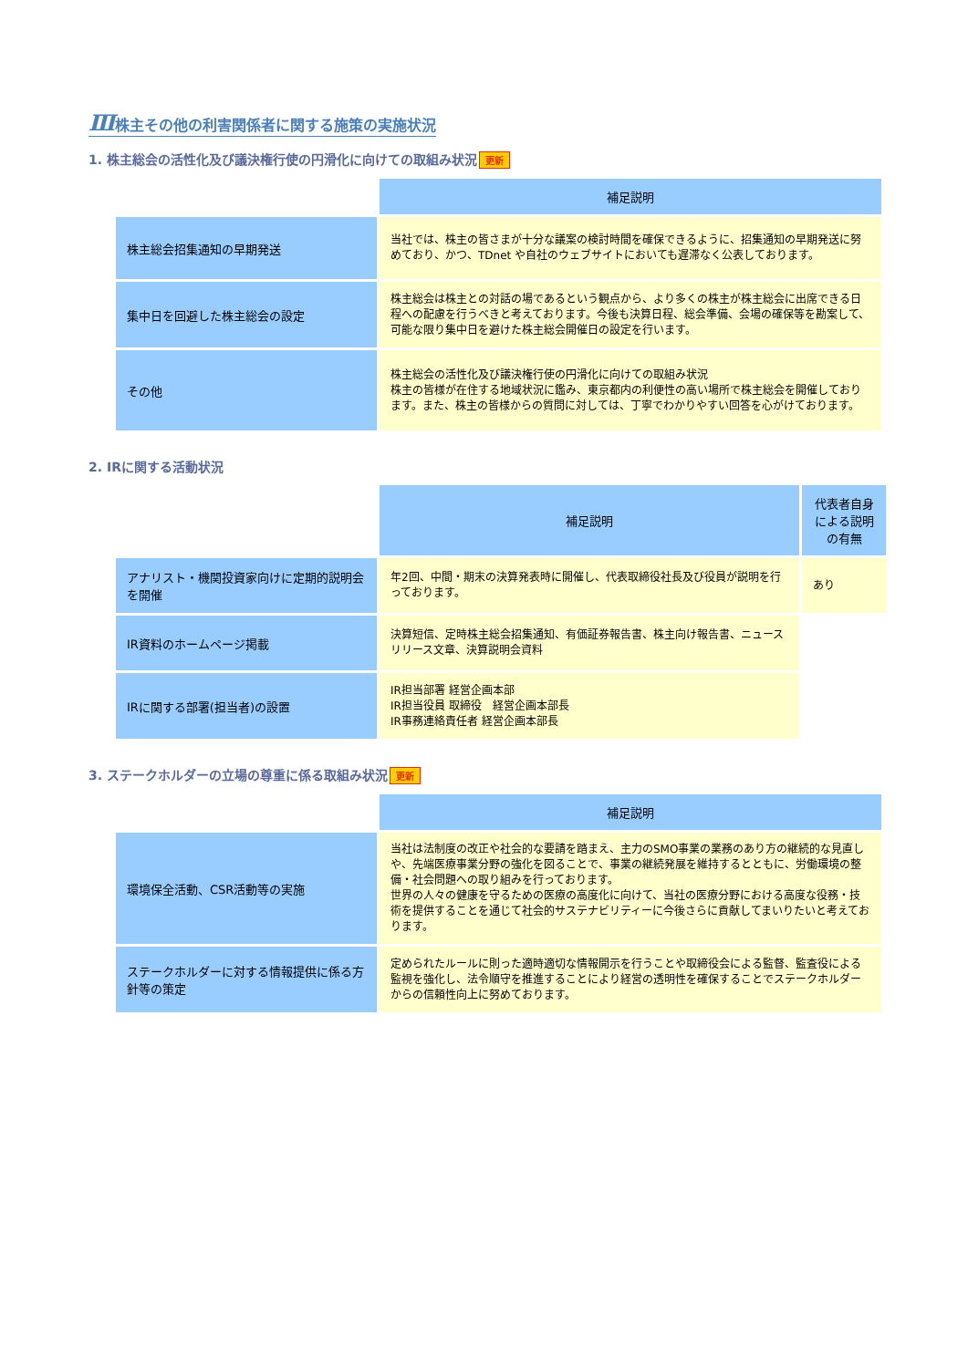Ⅲ株主その他の利害関係者に関する施策の実施状況
1. 株主総会の活性化及び議決権行使の円滑化に向けての取組み状況 更新
| | 補足説明 |
| 株主総会招集通知の早期発送 | 当社では、株主の皆さまが十分な議案の検討時間を確保できるように、招集通知の早期発送に努めており、かつ、TDnet や自社のウェブサイトにおいても遅滞なく公表しております。 |
| 集中日を回避した株主総会の設定 | 株主総会は株主との対話の場であるという観点から、より多くの株主が株主総会に出席できる日程への配慮を行うべきと考えております。今後も決算日程、総会準備、会場の確保等を勘案して、可能な限り集中日を避けた株主総会開催日の設定を行います。 |
| その他 | 株主総会の活性化及び議決権行使の円滑化に向けての取組み状況 株主の皆様が在住する地域状況に鑑み、東京都内の利便性の高い場所で株主総会を開催しております。また、株主の皆様からの質問に対しては、丁寧でわかりやすい回答を心がけております。 |
2. IRに関する活動状況
| | 補足説明 | 代表者自身による説明の有無 |
| アナリスト・機関投資家向けに定期的説明会を開催 | 年2回、中間・期末の決算発表時に開催し、代表取締役社長及び役員が説明を行っております。 | あり |
| IR資料のホームページ掲載 | 決算短信、定時株主総会招集通知、有価証券報告書、株主向け報告書、ニュースリリース文章、決算説明会資料 | |
| IRに関する部署(担当者)の設置 | IR担当部署 経営企画本部 IR担当役員 取締役 経営企画本部長 IR事務連絡責任者 経営企画本部長 | |
3. ステークホルダーの立場の尊重に係る取組み状況 更新
| | 補足説明 |
| 環境保全活動、CSR活動等の実施 | 当社は法制度の改正や社会的な要請を踏まえ、主力のSMO事業の業務のあり方の継続的な見直しや、先端医療事業分野の強化を図ることで、事業の継続発展を維持するとともに、労働環境の整備・社会問題への取り組みを行っております。 世界の人々の健康を守るための医療の高度化に向けて、当社の医療分野における高度な役務・技術を提供することを通じて社会的サステナビリティーに今後さらに貢献してまいりたいと考えております。 |
| ステークホルダーに対する情報提供に係る方針等の策定 | 定められたルールに則った適時適切な情報開示を行うことや取締役会による監督、監査役による監視を強化し、法令順守を推進することにより経営の透明性を確保することでステークホルダーからの信頼性向上に努めております。 |